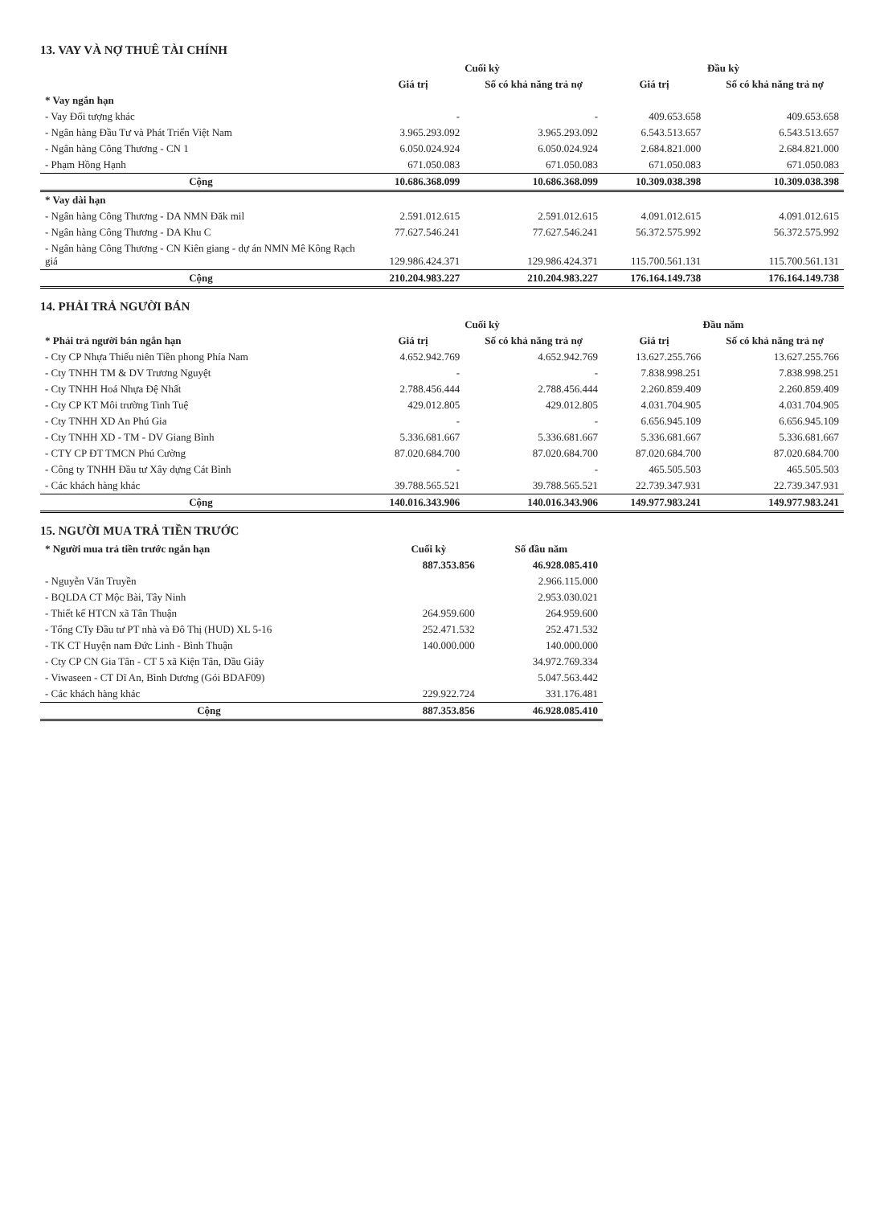13. VAY VÀ NỢ THUÊ TÀI CHÍNH
| | Cuối kỳ | | Đầu kỳ | |
| --- | --- | --- | --- | --- |
| | Giá trị | Số có khả năng trả nợ | Giá trị | Số có khả năng trả nợ |
| * Vay ngắn hạn | | | | |
| - Vay Đối tượng khác | - | - | 409.653.658 | 409.653.658 |
| - Ngân hàng Đầu Tư và Phát Triển Việt Nam | 3.965.293.092 | 3.965.293.092 | 6.543.513.657 | 6.543.513.657 |
| - Ngân hàng Công Thương - CN 1 | 6.050.024.924 | 6.050.024.924 | 2.684.821.000 | 2.684.821.000 |
| - Phạm Hồng Hạnh | 671.050.083 | 671.050.083 | 671.050.083 | 671.050.083 |
| Cộng | 10.686.368.099 | 10.686.368.099 | 10.309.038.398 | 10.309.038.398 |
| * Vay dài hạn | | | | |
| - Ngân hàng Công Thương - DA NMN Đăk mil | 2.591.012.615 | 2.591.012.615 | 4.091.012.615 | 4.091.012.615 |
| - Ngân hàng Công Thương - DA Khu C | 77.627.546.241 | 77.627.546.241 | 56.372.575.992 | 56.372.575.992 |
| - Ngân hàng Công Thương - CN Kiên giang - dự án NMN Mê Kông Rạch giá | 129.986.424.371 | 129.986.424.371 | 115.700.561.131 | 115.700.561.131 |
| Cộng | 210.204.983.227 | 210.204.983.227 | 176.164.149.738 | 176.164.149.738 |
14. PHẢI TRẢ NGƯỜI BÁN
| * Phải trả người bán ngắn hạn | Cuối kỳ | | Đầu năm | |
| --- | --- | --- | --- | --- |
| | Giá trị | Số có khả năng trả nợ | Giá trị | Số có khả năng trả nợ |
| - Cty CP Nhựa Thiếu niên Tiền phong Phía Nam | 4.652.942.769 | 4.652.942.769 | 13.627.255.766 | 13.627.255.766 |
| - Cty TNHH TM & DV Trương Nguyệt | - | - | 7.838.998.251 | 7.838.998.251 |
| - Cty TNHH Hoá Nhựa Đệ Nhất | 2.788.456.444 | 2.788.456.444 | 2.260.859.409 | 2.260.859.409 |
| - Cty CP KT Môi trường Tinh Tuệ | 429.012.805 | 429.012.805 | 4.031.704.905 | 4.031.704.905 |
| - Cty TNHH XD An Phú Gia | - | - | 6.656.945.109 | 6.656.945.109 |
| - Cty TNHH XD - TM - DV Giang Bình | 5.336.681.667 | 5.336.681.667 | 5.336.681.667 | 5.336.681.667 |
| - CTY CP ĐT TMCN Phú Cường | 87.020.684.700 | 87.020.684.700 | 87.020.684.700 | 87.020.684.700 |
| - Công ty TNHH Đầu tư Xây dựng Cát Bình | - | - | 465.505.503 | 465.505.503 |
| - Các khách hàng khác | 39.788.565.521 | 39.788.565.521 | 22.739.347.931 | 22.739.347.931 |
| Cộng | 140.016.343.906 | 140.016.343.906 | 149.977.983.241 | 149.977.983.241 |
15. NGƯỜI MUA TRẢ TIỀN TRƯỚC
| * Người mua trả tiền trước ngắn hạn | Cuối kỳ | Số đầu năm |
| --- | --- | --- |
| | 887.353.856 | 46.928.085.410 |
| - Nguyễn Văn Truyền | | 2.966.115.000 |
| - BQLDA CT Mộc Bài, Tây Ninh | | 2.953.030.021 |
| - Thiết kế HTCN xã Tân Thuận | 264.959.600 | 264.959.600 |
| - Tổng CTy Đầu tư PT nhà và Đô Thị (HUD) XL 5-16 | 252.471.532 | 252.471.532 |
| - TK CT Huyện nam Đức Linh - Bình Thuận | 140.000.000 | 140.000.000 |
| - Cty CP CN Gia Tân - CT 5 xã Kiện Tân, Dầu Giây | | 34.972.769.334 |
| - Viwaseen - CT Dĩ An, Bình Dương (Gói BDAF09) | | 5.047.563.442 |
| - Các khách hàng khác | 229.922.724 | 331.176.481 |
| Cộng | 887.353.856 | 46.928.085.410 |